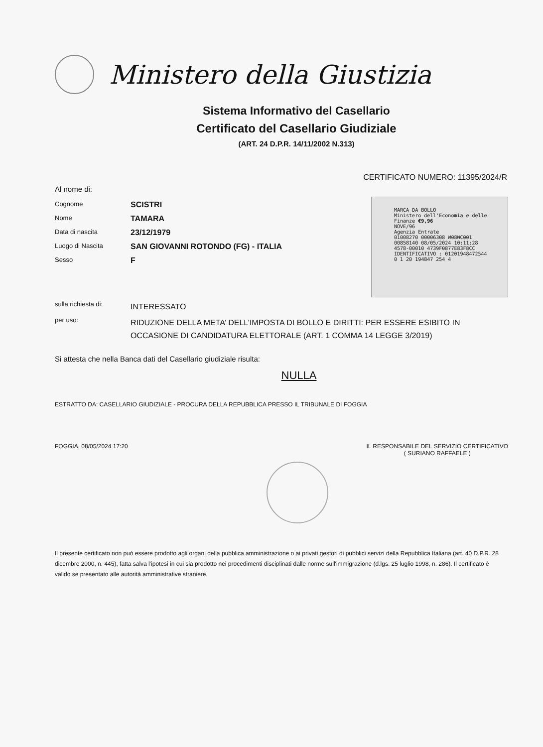Ministero della Giustizia
Sistema Informativo del Casellario
Certificato del Casellario Giudiziale
(ART. 24 D.P.R. 14/11/2002 N.313)
CERTIFICATO NUMERO: 11395/2024/R
Al nome di:
Cognome
SCISTRI
Nome
TAMARA
Data di nascita
23/12/1979
Luogo di Nascita
SAN GIOVANNI ROTONDO (FG) - ITALIA
Sesso
F
sulla richiesta di:
INTERESSATO
per uso:
RIDUZIONE DELLA META’ DELL’IMPOSTA DI BOLLO E DIRITTI: PER ESSERE ESIBITO IN OCCASIONE DI CANDIDATURA ELETTORALE (ART. 1 COMMA 14 LEGGE 3/2019)
Si attesta che nella Banca dati del Casellario giudiziale risulta:
NULLA
ESTRATTO DA: CASELLARIO GIUDIZIALE - PROCURA DELLA REPUBBLICA PRESSO IL TRIBUNALE DI FOGGIA
FOGGIA, 08/05/2024 17:20 IL RESPONSABILE DEL SERVIZIO CERTIFICATIVO
( SURIANO RAFFAELE )
Il presente certificato non può essere prodotto agli organi della pubblica amministrazione o ai privati gestori di pubblici servizi della Repubblica Italiana (art. 40 D.P.R. 28 dicembre 2000, n. 445), fatta salva l'ipotesi in cui sia prodotto nei procedimenti disciplinati dalle norme sull'immigrazione (d.lgs. 25 luglio 1998, n. 286). Il certificato è valido se presentato alle autorità amministrative straniere.
MARCA DA BOLLO
Ministero dell'Economia e delle Finanze €9,96
NOVE/96
Agenzia Entrate
01008270 00006308 W08WC001
00858140 08/05/2024 10:11:28
4578-00010 4739F0877E83F8CC
IDENTIFICATIVO : 01201948472544
0 1 20 194847 254 4